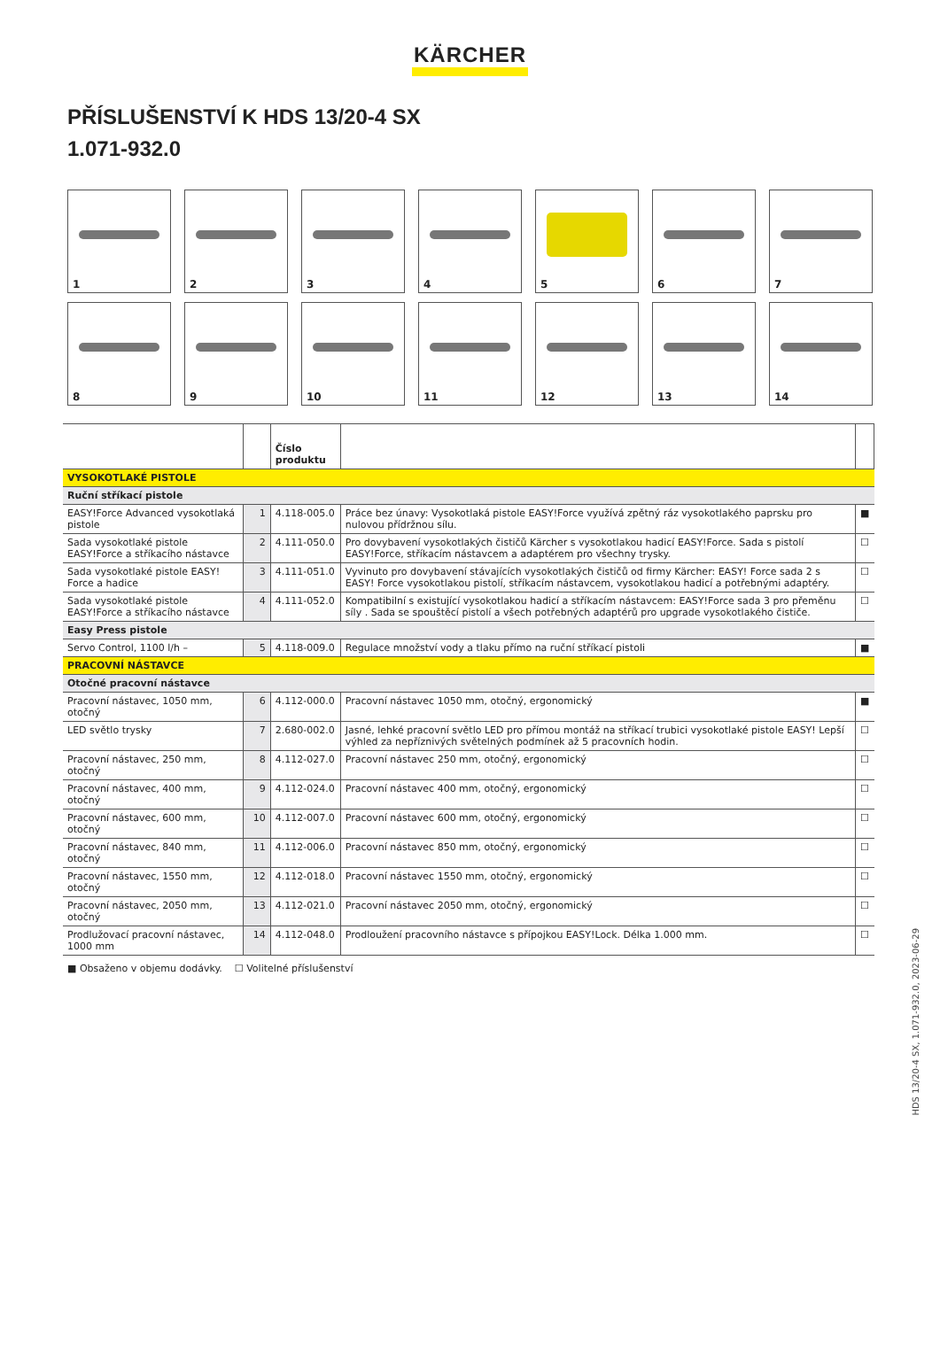KÄRCHER
PŘÍSLUŠENSTVÍ K HDS 13/20-4 SX
1.071-932.0
1
2
3
4
5
6
7
8
9
10
11
12
13
14
| | | Číslo produktu | | |
| --- | --- | --- | --- | --- |
| VYSOKOTLAKÉ PISTOLE | | | | |
| Ruční stříkací pistole | | | | |
| EASY!Force Advanced vysokotlaká pistole | 1 | 4.118-005.0 | Práce bez únavy: Vysokotlaká pistole EASY!Force využívá zpětný ráz vysokotlakého paprsku pro nulovou přídržnou sílu. | ■ |
| Sada vysokotlaké pistole EASY!Force a stříkacího nástavce | 2 | 4.111-050.0 | Pro dovybavení vysokotlakých čističů Kärcher s vysokotlakou hadicí EASY!Force. Sada s pistolí EASY!Force, stříkacím nástavcem a adaptérem pro všechny trysky. | ☐ |
| Sada vysokotlaké pistole EASY! Force a hadice | 3 | 4.111-051.0 | Vyvinuto pro dovybavení stávajících vysokotlakých čističů od firmy Kärcher: EASY! Force sada 2 s EASY! Force vysokotlakou pistolí, stříkacím nástavcem, vysokotlakou hadicí a potřebnými adaptéry. | ☐ |
| Sada vysokotlaké pistole EASY!Force a stříkacího nástavce | 4 | 4.111-052.0 | Kompatibilní s existující vysokotlakou hadicí a stříkacím nástavcem: EASY!Force sada 3 pro přeměnu síly . Sada se spouštěcí pistolí a všech potřebných adaptérů pro upgrade vysokotlakého čističe. | ☐ |
| Easy Press pistole | | | | |
| Servo Control, 1100 l/h – | 5 | 4.118-009.0 | Regulace množství vody a tlaku přímo na ruční stříkací pistoli | ■ |
| PRACOVNÍ NÁSTAVCE | | | | |
| Otočné pracovní nástavce | | | | |
| Pracovní nástavec, 1050 mm, otočný | 6 | 4.112-000.0 | Pracovní nástavec 1050 mm, otočný, ergonomický | ■ |
| LED světlo trysky | 7 | 2.680-002.0 | Jasné, lehké pracovní světlo LED pro přímou montáž na stříkací trubici vysokotlaké pistole EASY! Lepší výhled za nepříznivých světelných podmínek až 5 pracovních hodin. | ☐ |
| Pracovní nástavec, 250 mm, otočný | 8 | 4.112-027.0 | Pracovní nástavec 250 mm, otočný, ergonomický | ☐ |
| Pracovní nástavec, 400 mm, otočný | 9 | 4.112-024.0 | Pracovní nástavec 400 mm, otočný, ergonomický | ☐ |
| Pracovní nástavec, 600 mm, otočný | 10 | 4.112-007.0 | Pracovní nástavec 600 mm, otočný, ergonomický | ☐ |
| Pracovní nástavec, 840 mm, otočný | 11 | 4.112-006.0 | Pracovní nástavec 850 mm, otočný, ergonomický | ☐ |
| Pracovní nástavec, 1550 mm, otočný | 12 | 4.112-018.0 | Pracovní nástavec 1550 mm, otočný, ergonomický | ☐ |
| Pracovní nástavec, 2050 mm, otočný | 13 | 4.112-021.0 | Pracovní nástavec 2050 mm, otočný, ergonomický | ☐ |
| Prodlužovací pracovní nástavec, 1000 mm | 14 | 4.112-048.0 | Prodloužení pracovního nástavce s přípojkou EASY!Lock. Délka 1.000 mm. | ☐ |
■ Obsaženo v objemu dodávky. ☐ Volitelné příslušenství
HDS 13/20-4 SX, 1.071-932.0, 2023-06-29